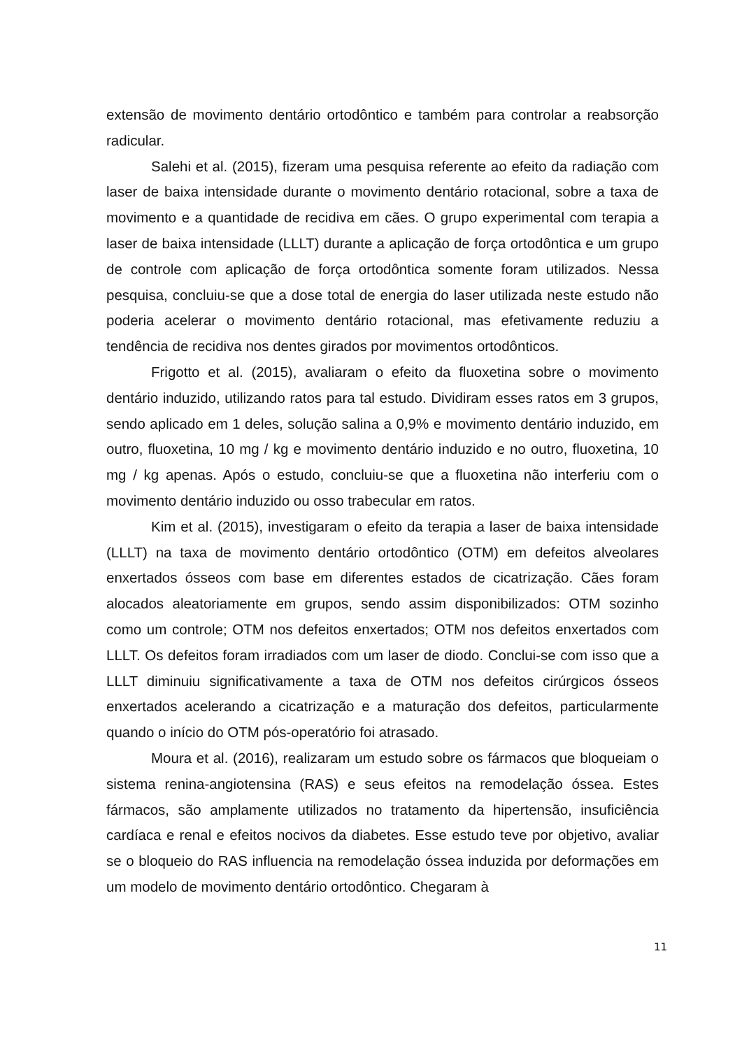extensão de movimento dentário ortodôntico e também para controlar a reabsorção radicular.
Salehi et al. (2015), fizeram uma pesquisa referente ao efeito da radiação com laser de baixa intensidade durante o movimento dentário rotacional, sobre a taxa de movimento e a quantidade de recidiva em cães. O grupo experimental com terapia a laser de baixa intensidade (LLLT) durante a aplicação de força ortodôntica e um grupo de controle com aplicação de força ortodôntica somente foram utilizados. Nessa pesquisa, concluiu-se que a dose total de energia do laser utilizada neste estudo não poderia acelerar o movimento dentário rotacional, mas efetivamente reduziu a tendência de recidiva nos dentes girados por movimentos ortodônticos.
Frigotto et al. (2015), avaliaram o efeito da fluoxetina sobre o movimento dentário induzido, utilizando ratos para tal estudo. Dividiram esses ratos em 3 grupos, sendo aplicado em 1 deles, solução salina a 0,9% e movimento dentário induzido, em outro, fluoxetina, 10 mg / kg e movimento dentário induzido e no outro, fluoxetina, 10 mg / kg apenas. Após o estudo, concluiu-se que a fluoxetina não interferiu com o movimento dentário induzido ou osso trabecular em ratos.
Kim et al. (2015), investigaram o efeito da terapia a laser de baixa intensidade (LLLT) na taxa de movimento dentário ortodôntico (OTM) em defeitos alveolares enxertados ósseos com base em diferentes estados de cicatrização. Cães foram alocados aleatoriamente em grupos, sendo assim disponibilizados: OTM sozinho como um controle; OTM nos defeitos enxertados; OTM nos defeitos enxertados com LLLT. Os defeitos foram irradiados com um laser de diodo. Conclui-se com isso que a LLLT diminuiu significativamente a taxa de OTM nos defeitos cirúrgicos ósseos enxertados acelerando a cicatrização e a maturação dos defeitos, particularmente quando o início do OTM pós-operatório foi atrasado.
Moura et al. (2016), realizaram um estudo sobre os fármacos que bloqueiam o sistema renina-angiotensina (RAS) e seus efeitos na remodelação óssea. Estes fármacos, são amplamente utilizados no tratamento da hipertensão, insuficiência cardíaca e renal e efeitos nocivos da diabetes. Esse estudo teve por objetivo, avaliar se o bloqueio do RAS influencia na remodelação óssea induzida por deformações em um modelo de movimento dentário ortodôntico. Chegaram à
11